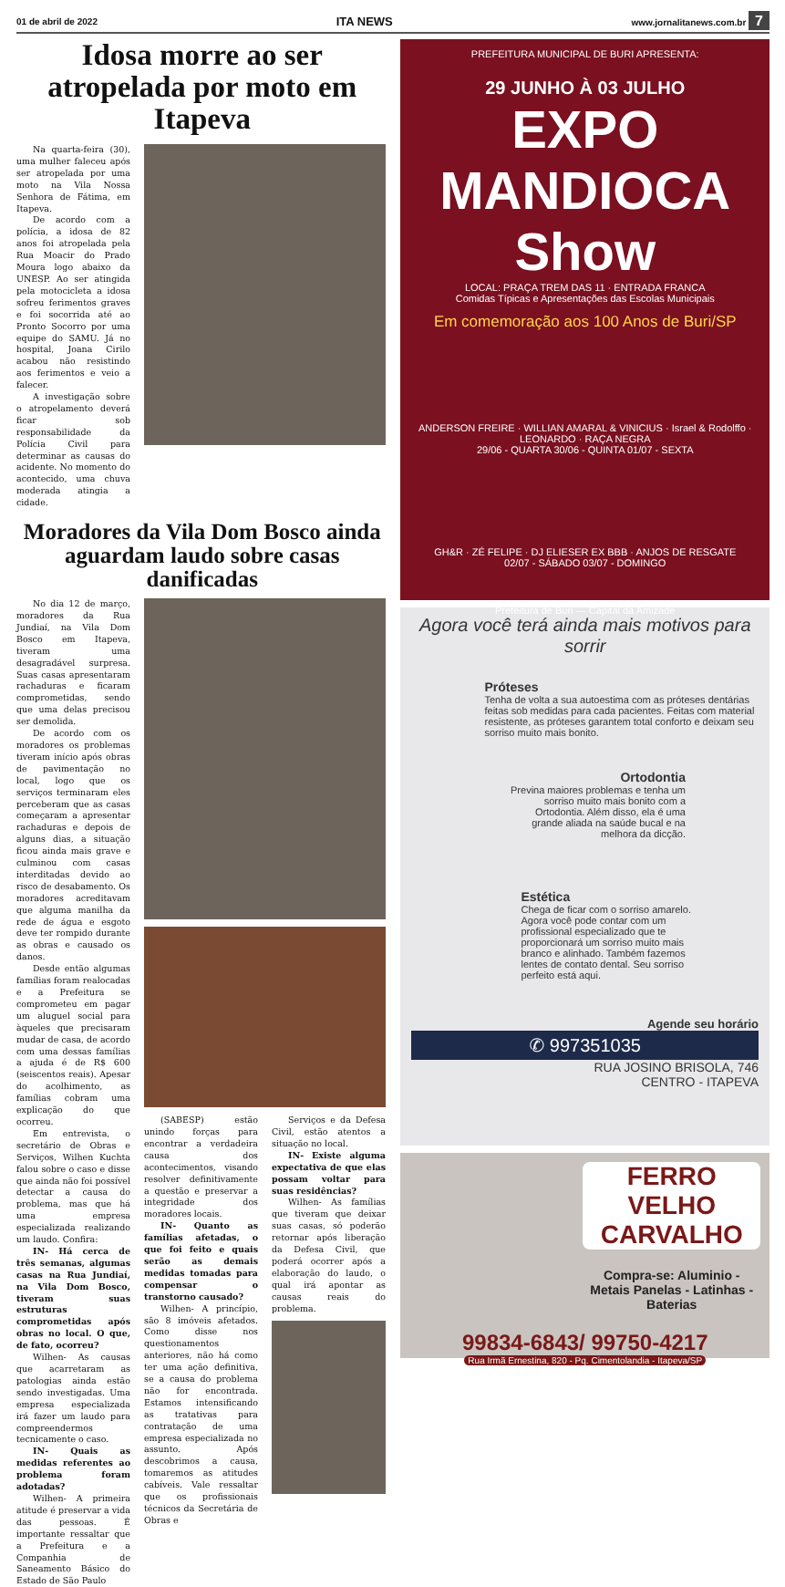01 de abril de 2022 ITA NEWS www.jornalitanews.com.br 7
Idosa morre ao ser atropelada por moto em Itapeva
Na quarta-feira (30), uma mulher faleceu após ser atropelada por uma moto na Vila Nossa Senhora de Fátima, em Itapeva.
De acordo com a polícia, a idosa de 82 anos foi atropelada pela Rua Moacir do Prado Moura logo abaixo da UNESP. Ao ser atingida pela motocicleta a idosa sofreu ferimentos graves e foi socorrida até ao Pronto Socorro por uma equipe do SAMU. Já no hospital, Joana Cirilo acabou não resistindo aos ferimentos e veio a falecer.
A investigação sobre o atropelamento deverá ficar sob responsabilidade da Polícia Civil para determinar as causas do acidente. No momento do acontecido, uma chuva moderada atingia a cidade.
Moradores da Vila Dom Bosco ainda aguardam laudo sobre casas danificadas
No dia 12 de março, moradores da Rua Jundiaí, na Vila Dom Bosco em Itapeva, tiveram uma desagradável surpresa. Suas casas apresentaram rachaduras e ficaram comprometidas, sendo que uma delas precisou ser demolida.
De acordo com os moradores os problemas tiveram início após obras de pavimentação no local, logo que os serviços terminaram eles perceberam que as casas começaram a apresentar rachaduras e depois de alguns dias, a situação ficou ainda mais grave e culminou com casas interditadas devido ao risco de desabamento. Os moradores acreditavam que alguma manilha da rede de água e esgoto deve ter rompido durante as obras e causado os danos.
Desde então algumas famílias foram realocadas e a Prefeitura se comprometeu em pagar um aluguel social para àqueles que precisaram mudar de casa, de acordo com uma dessas famílias a ajuda é de R$ 600 (seiscentos reais). Apesar do acolhimento, as famílias cobram uma explicação do que ocorreu.
Em entrevista, o secretário de Obras e Serviços, Wilhen Kuchta falou sobre o caso e disse que ainda não foi possível detectar a causa do problema, mas que há uma empresa especializada realizando um laudo. Confira:
IN- Há cerca de três semanas, algumas casas na Rua Jundiaí, na Vila Dom Bosco, tiveram suas estruturas comprometidas após obras no local. O que, de fato, ocorreu?
Wilhen- As causas que acarretaram as patologias ainda estão sendo investigadas. Uma empresa especializada irá fazer um laudo para compreendermos tecnicamente o caso.
IN- Quais as medidas referentes ao problema foram adotadas?
Wilhen- A primeira atitude é preservar a vida das pessoas. É importante ressaltar que a Prefeitura e a Companhia de Saneamento Básico do Estado de São Paulo
(SABESP) estão unindo forças para encontrar a verdadeira causa dos acontecimentos, visando resolver definitivamente a questão e preservar a integridade dos moradores locais.
IN- Quanto as famílias afetadas, o que foi feito e quais serão as demais medidas tomadas para compensar o transtorno causado?
Wilhen- A princípio, são 8 imóveis afetados. Como disse nos questionamentos anteriores, não há como ter uma ação definitiva, se a causa do problema não for encontrada. Estamos intensificando as tratativas para contratação de uma empresa especializada no assunto. Após descobrimos a causa, tomaremos as atitudes cabíveis. Vale ressaltar que os profissionais técnicos da Secretária de Obras e
Serviços e da Defesa Civil, estão atentos a situação no local.
IN- Existe alguma expectativa de que elas possam voltar para suas residências?
Wilhen- As famílias que tiveram que deixar suas casas, só poderão retornar após liberação da Defesa Civil, que poderá ocorrer após a elaboração do laudo, o qual irá apontar as causas reais do problema.
PREFEITURA MUNICIPAL DE BURI APRESENTA:
29 JUNHO À 03 JULHO
EXPO MANDIOCA Show
LOCAL: PRAÇA TREM DAS 11 · ENTRADA FRANCA
Comidas Típicas e Apresentações das Escolas Municipais
Em comemoração aos 100 Anos de Buri/SP
ANDERSON FREIRE · WILLIAN AMARAL & VINICIUS · Israel & Rodolffo · LEONARDO · RAÇA NEGRA
29/06 - QUARTA 30/06 - QUINTA 01/07 - SEXTA
GH&R · ZÉ FELIPE · DJ ELIESER EX BBB · ANJOS DE RESGATE
02/07 - SÁBADO 03/07 - DOMINGO
Prefeitura de Buri — Capital da Amizade
Agora você terá ainda mais motivos para sorrir
Próteses
Tenha de volta a sua autoestima com as próteses dentárias feitas sob medidas para cada pacientes. Feitas com material resistente, as próteses garantem total conforto e deixam seu sorriso muito mais bonito.
Ortodontia
Previna maiores problemas e tenha um sorriso muito mais bonito com a Ortodontia. Além disso, ela é uma grande aliada na saúde bucal e na melhora da dicção.
Estética
Chega de ficar com o sorriso amarelo. Agora você pode contar com um profissional especializado que te proporcionará um sorriso muito mais branco e alinhado. Também fazemos lentes de contato dental. Seu sorriso perfeito está aqui.
Agende seu horário
✆ 997351035
RUA JOSINO BRISOLA, 746
CENTRO - ITAPEVA
FERRO VELHO CARVALHO
Compra-se: Aluminio - Metais Panelas - Latinhas - Baterias
99834-6843/ 99750-4217
Rua Irmã Ernestina, 820 - Pq. Cimentolandia - Itapeva/SP